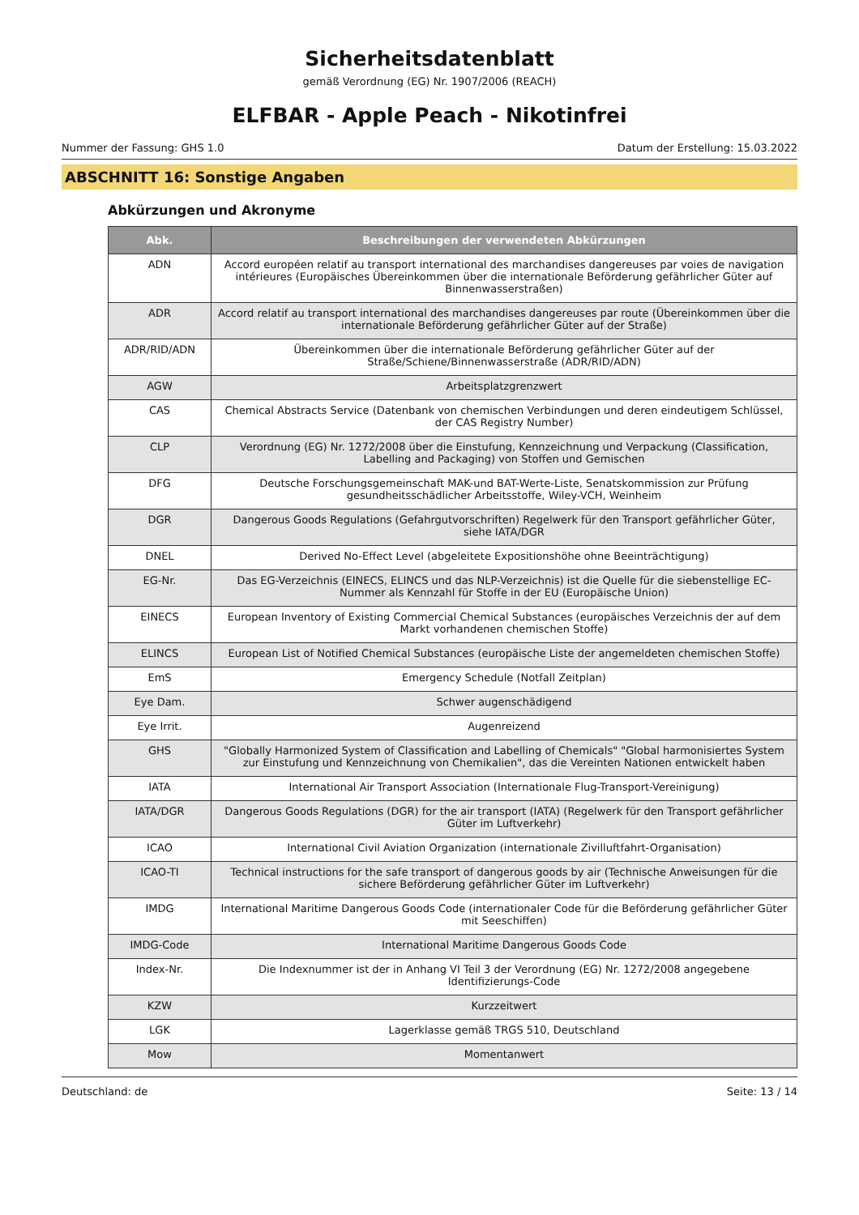Sicherheitsdatenblatt
gemäß Verordnung (EG) Nr. 1907/2006 (REACH)
ELFBAR - Apple Peach - Nikotinfrei
Nummer der Fassung: GHS 1.0 Datum der Erstellung: 15.03.2022
ABSCHNITT 16: Sonstige Angaben
Abkürzungen und Akronyme
| Abk. | Beschreibungen der verwendeten Abkürzungen |
| --- | --- |
| ADN | Accord européen relatif au transport international des marchandises dangereuses par voies de navigation intérieures (Europäisches Übereinkommen über die internationale Beförderung gefährlicher Güter auf Binnenwasserstraßen) |
| ADR | Accord relatif au transport international des marchandises dangereuses par route (Übereinkommen über die internationale Beförderung gefährlicher Güter auf der Straße) |
| ADR/RID/ADN | Übereinkommen über die internationale Beförderung gefährlicher Güter auf der Straße/Schiene/Binnenwasserstraße (ADR/RID/ADN) |
| AGW | Arbeitsplatzgrenzwert |
| CAS | Chemical Abstracts Service (Datenbank von chemischen Verbindungen und deren eindeutigem Schlüssel, der CAS Registry Number) |
| CLP | Verordnung (EG) Nr. 1272/2008 über die Einstufung, Kennzeichnung und Verpackung (Classification, Labelling and Packaging) von Stoffen und Gemischen |
| DFG | Deutsche Forschungsgemeinschaft MAK-und BAT-Werte-Liste, Senatskommission zur Prüfung gesundheitsschädlicher Arbeitsstoffe, Wiley-VCH, Weinheim |
| DGR | Dangerous Goods Regulations (Gefahrgutvorschriften) Regelwerk für den Transport gefährlicher Güter, siehe IATA/DGR |
| DNEL | Derived No-Effect Level (abgeleitete Expositionshöhe ohne Beeinträchtigung) |
| EG-Nr. | Das EG-Verzeichnis (EINECS, ELINCS und das NLP-Verzeichnis) ist die Quelle für die siebenstellige EC-Nummer als Kennzahl für Stoffe in der EU (Europäische Union) |
| EINECS | European Inventory of Existing Commercial Chemical Substances (europäisches Verzeichnis der auf dem Markt vorhandenen chemischen Stoffe) |
| ELINCS | European List of Notified Chemical Substances (europäische Liste der angemeldeten chemischen Stoffe) |
| EmS | Emergency Schedule (Notfall Zeitplan) |
| Eye Dam. | Schwer augenschädigend |
| Eye Irrit. | Augenreizend |
| GHS | "Globally Harmonized System of Classification and Labelling of Chemicals" "Global harmonisiertes System zur Einstufung und Kennzeichnung von Chemikalien", das die Vereinten Nationen entwickelt haben |
| IATA | International Air Transport Association (Internationale Flug-Transport-Vereinigung) |
| IATA/DGR | Dangerous Goods Regulations (DGR) for the air transport (IATA) (Regelwerk für den Transport gefährlicher Güter im Luftverkehr) |
| ICAO | International Civil Aviation Organization (internationale Zivilluftfahrt-Organisation) |
| ICAO-TI | Technical instructions for the safe transport of dangerous goods by air (Technische Anweisungen für die sichere Beförderung gefährlicher Güter im Luftverkehr) |
| IMDG | International Maritime Dangerous Goods Code (internationaler Code für die Beförderung gefährlicher Güter mit Seeschiffen) |
| IMDG-Code | International Maritime Dangerous Goods Code |
| Index-Nr. | Die Indexnummer ist der in Anhang VI Teil 3 der Verordnung (EG) Nr. 1272/2008 angegebene Identifizierungs-Code |
| KZW | Kurzzeitwert |
| LGK | Lagerklasse gemäß TRGS 510, Deutschland |
| Mow | Momentanwert |
Deutschland: de Seite: 13 / 14